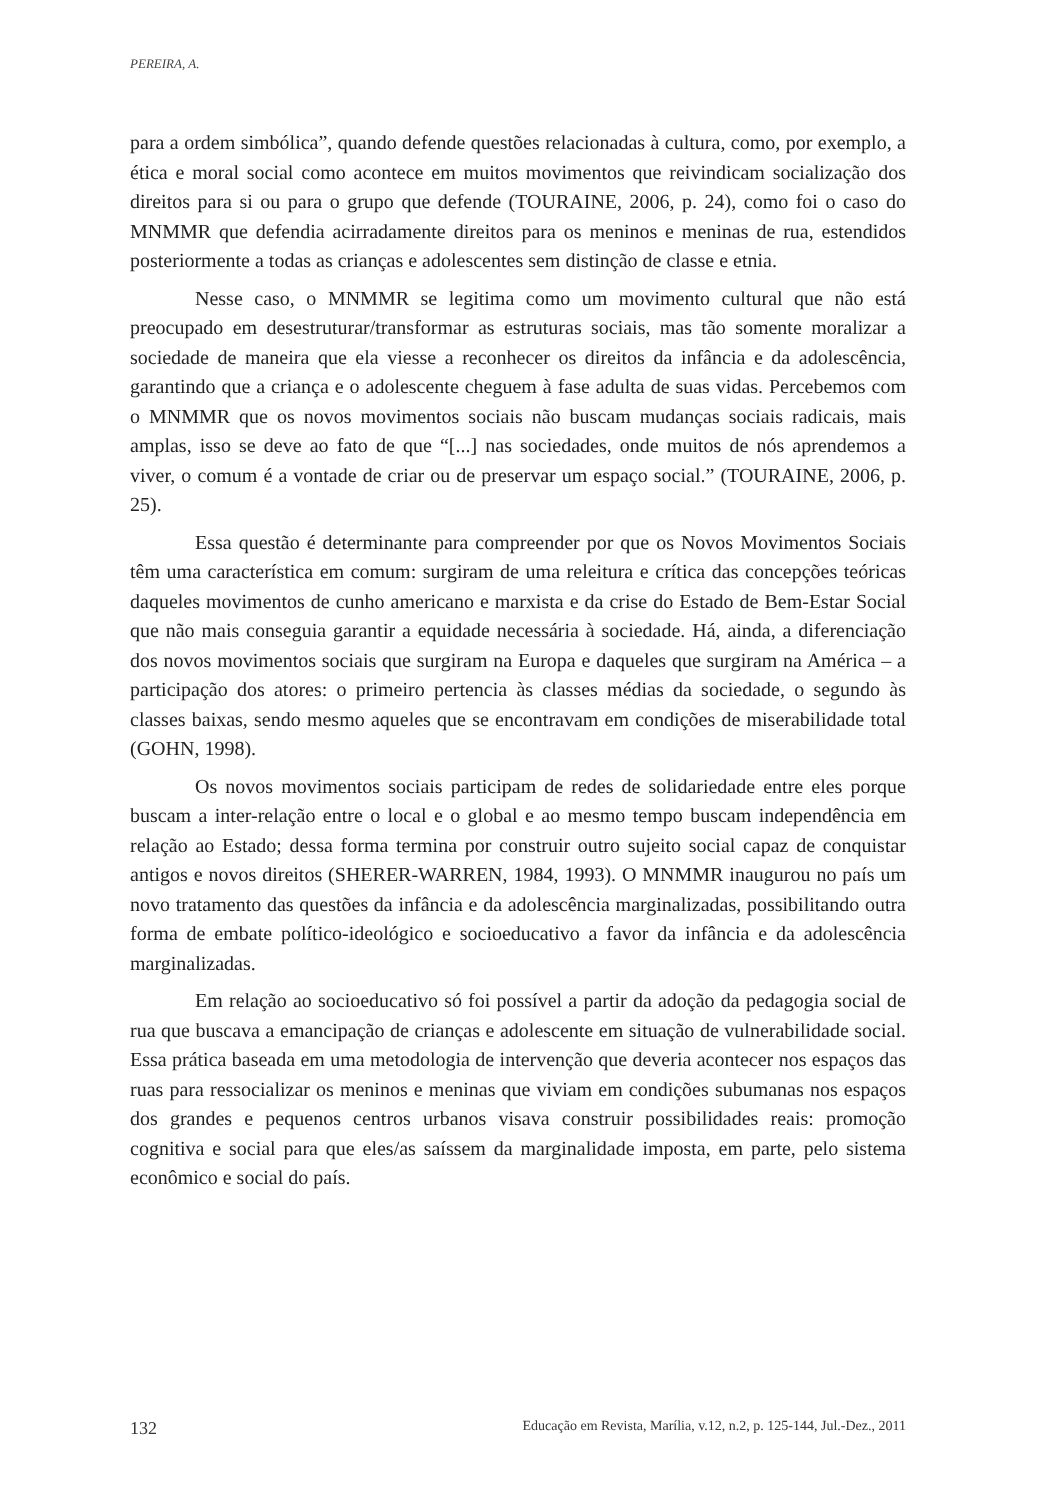PEREIRA, A.
para a ordem simbólica”, quando defende questões relacionadas à cultura, como, por exemplo, a ética e moral social como acontece em muitos movimentos que reivindicam socialização dos direitos para si ou para o grupo que defende (TOURAINE, 2006, p. 24), como foi o caso do MNMMR que defendia acirradamente direitos para os meninos e meninas de rua, estendidos posteriormente a todas as crianças e adolescentes sem distinção de classe e etnia.
Nesse caso, o MNMMR se legitima como um movimento cultural que não está preocupado em desestruturar/transformar as estruturas sociais, mas tão somente moralizar a sociedade de maneira que ela viesse a reconhecer os direitos da infância e da adolescência, garantindo que a criança e o adolescente cheguem à fase adulta de suas vidas. Percebemos com o MNMMR que os novos movimentos sociais não buscam mudanças sociais radicais, mais amplas, isso se deve ao fato de que “[...] nas sociedades, onde muitos de nós aprendemos a viver, o comum é a vontade de criar ou de preservar um espaço social.” (TOURAINE, 2006, p. 25).
Essa questão é determinante para compreender por que os Novos Movimentos Sociais têm uma característica em comum: surgiram de uma releitura e crítica das concepções teóricas daqueles movimentos de cunho americano e marxista e da crise do Estado de Bem-Estar Social que não mais conseguia garantir a equidade necessária à sociedade. Há, ainda, a diferenciação dos novos movimentos sociais que surgiram na Europa e daqueles que surgiram na América – a participação dos atores: o primeiro pertencia às classes médias da sociedade, o segundo às classes baixas, sendo mesmo aqueles que se encontravam em condições de miserabilidade total (GOHN, 1998).
Os novos movimentos sociais participam de redes de solidariedade entre eles porque buscam a inter-relação entre o local e o global e ao mesmo tempo buscam independência em relação ao Estado; dessa forma termina por construir outro sujeito social capaz de conquistar antigos e novos direitos (SHERER-WARREN, 1984, 1993). O MNMMR inaugurou no país um novo tratamento das questões da infância e da adolescência marginalizadas, possibilitando outra forma de embate político-ideológico e socioeducativo a favor da infância e da adolescência marginalizadas.
Em relação ao socioeducativo só foi possível a partir da adoção da pedagogia social de rua que buscava a emancipação de crianças e adolescente em situação de vulnerabilidade social. Essa prática baseada em uma metodologia de intervenção que deveria acontecer nos espaços das ruas para ressocializar os meninos e meninas que viviam em condições subumanas nos espaços dos grandes e pequenos centros urbanos visava construir possibilidades reais: promoção cognitiva e social para que eles/as saíssem da marginalidade imposta, em parte, pelo sistema econômico e social do país.
132 Educação em Revista, Marília, v.12, n.2, p. 125-144, Jul.-Dez., 2011